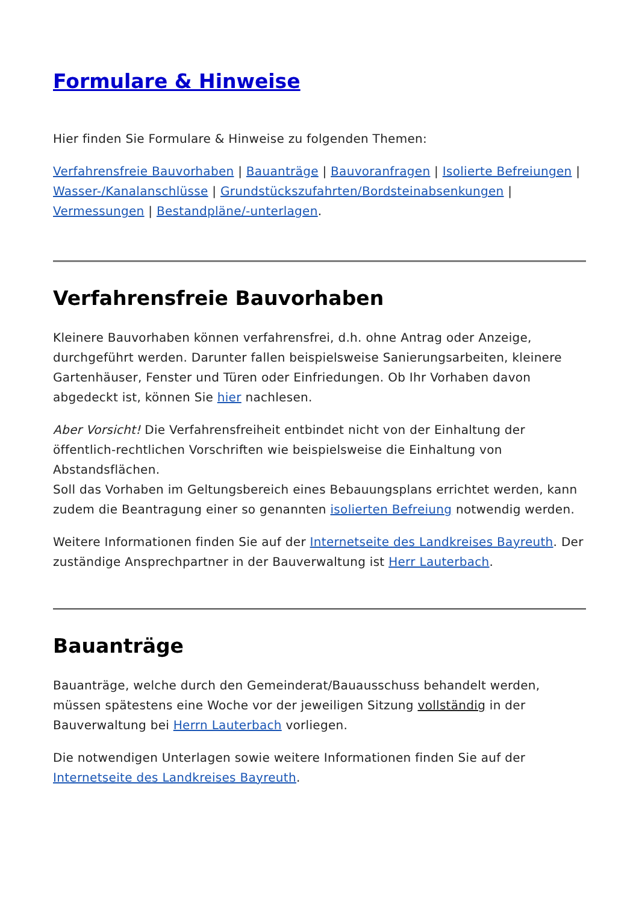Formulare & Hinweise
Hier finden Sie Formulare & Hinweise zu folgenden Themen:
Verfahrensfreie Bauvorhaben | Bauanträge | Bauvoranfragen | Isolierte Befreiungen | Wasser-/Kanalanschlüsse | Grundstückszufahrten/Bordsteinabsenkungen | Vermessungen | Bestandpläne/-unterlagen.
Verfahrensfreie Bauvorhaben
Kleinere Bauvorhaben können verfahrensfrei, d.h. ohne Antrag oder Anzeige, durchgeführt werden. Darunter fallen beispielsweise Sanierungsarbeiten, kleinere Gartenhäuser, Fenster und Türen oder Einfriedungen. Ob Ihr Vorhaben davon abgedeckt ist, können Sie hier nachlesen.
Aber Vorsicht! Die Verfahrensfreiheit entbindet nicht von der Einhaltung der öffentlich-rechtlichen Vorschriften wie beispielsweise die Einhaltung von Abstandsflächen.
Soll das Vorhaben im Geltungsbereich eines Bebauungsplans errichtet werden, kann zudem die Beantragung einer so genannten isolierten Befreiung notwendig werden.
Weitere Informationen finden Sie auf der Internetseite des Landkreises Bayreuth. Der zuständige Ansprechpartner in der Bauverwaltung ist Herr Lauterbach.
Bauanträge
Bauanträge, welche durch den Gemeinderat/Bauausschuss behandelt werden, müssen spätestens eine Woche vor der jeweiligen Sitzung vollständig in der Bauverwaltung bei Herrn Lauterbach vorliegen.
Die notwendigen Unterlagen sowie weitere Informationen finden Sie auf der Internetseite des Landkreises Bayreuth.